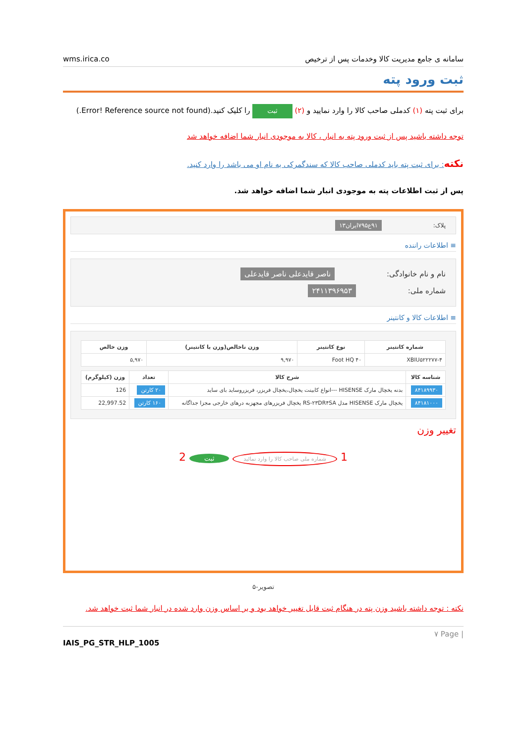wms.irica.co سامانه ی جامع مدیریت کالا وخدمات پس از ترخیص
ثبت ورود پته
برای ثبت پته (۱) کدملی صاحب کالا را وارد نمایید و (۲) ثبت را کلیک کنید.(Error! Reference source not found.)
توجه داشته باشید پس از ثبت ورود پته به انبار ، کالا به موجودی انبار شما اضافه خواهد شد
نکته: برای ثبت پته باید کدملی صاحب کالا که سندگمرکی به نام او می باشد را وارد کنید.
پس از ثبت اطلاعات پته به موجودی انبار شما اضافه خواهد شد.
پلاک: ۹۱ع۷۹۵ایران۱۳
≡ اطلاعات راننده
نام و نام خانوادگی: ناصر قایدعلی ناصر قایدعلی
شماره ملی: ۲۴۱۱۳۹۶۹۵۳
≡ اطلاعات کالا و کانتینر
| شماره کانتینر | نوع کانتینر | وزن ناخالص(وزن با کانتینر) | وزن خالص |
| --- | --- | --- | --- |
| XBIU۵۲۲۲۷۷-۴ | Foot HQ ۴۰ | ۹,۹۷۰ | ۵,۹۷۰ |
| شناسه کالا | شرح کالا | تعداد | وزن (کیلوگرم) |
| --- | --- | --- | --- |
| ۸۴۱۸۹۹۳۰ | بدنه یخچال مارک HISENSE ---انواع کابینت یخچال،یخچال فریزر، فریزروساید بای ساید | ۲۰ کارتن | 126 |
| ۸۴۱۸۱۰۰۰ | یخچال مارک HISENSE مدل RS-۲۳DR۴SA یخچال فریزرهای مجهزبه درهای خارجی مجزا جداگانه | ۱۶۰ کارتن | 22,997.52 |
تغییر وزن
1 شماره ملی صاحب کالا را وارد نمائید ثبت 2
تصویر-۵
نکته : توجه داشته باشید وزن پته در هنگام ثبت قابل تغییر خواهد بود و بر اساس وزن وارد شده در انبار شما ثبت خواهد شد.
۷ Page |
IAIS_PG_STR_HLP_1005